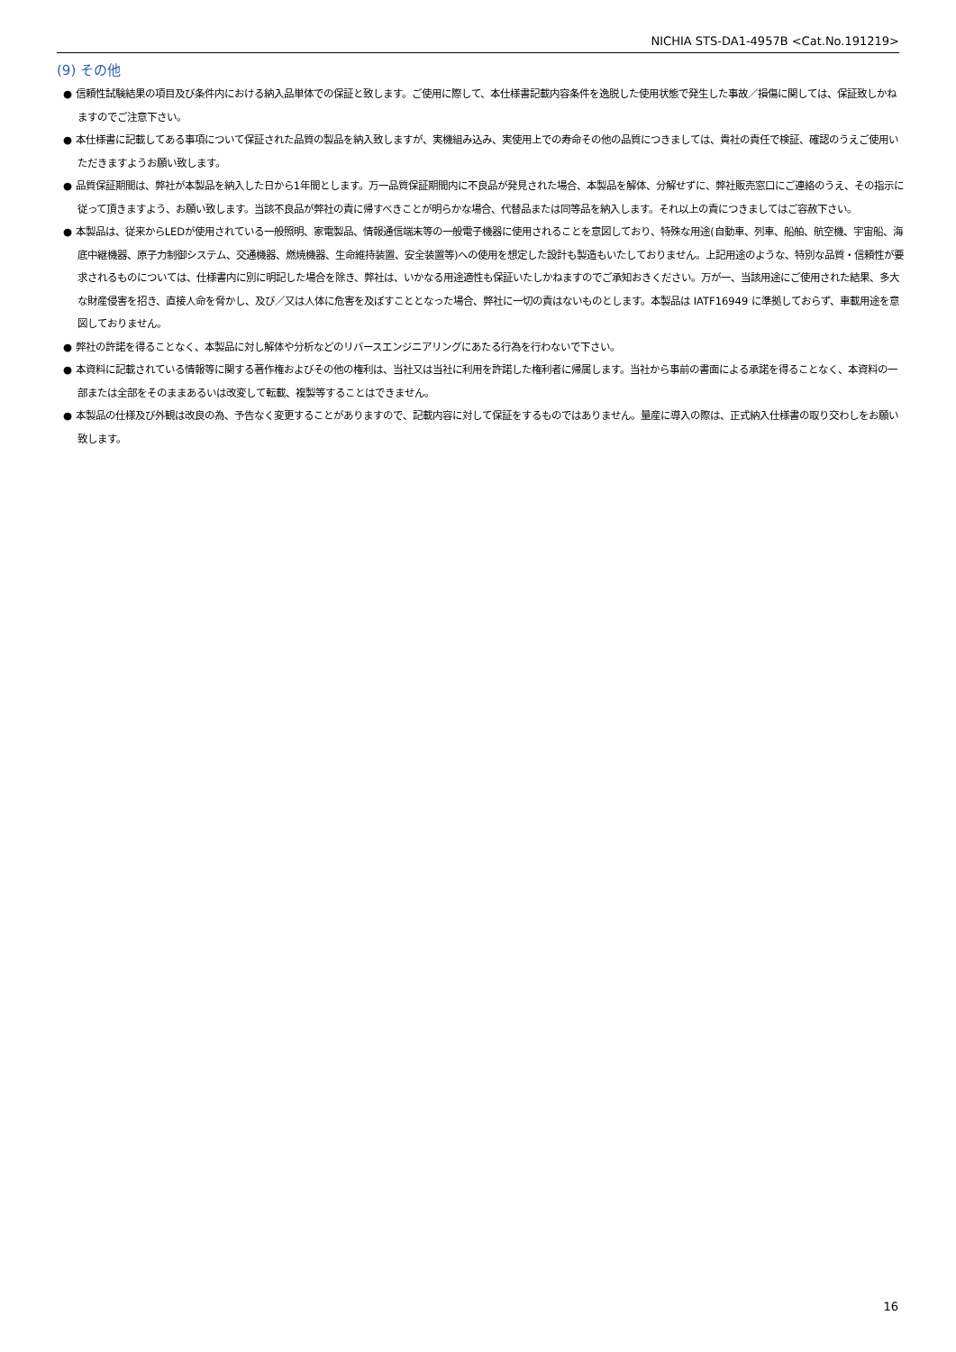NICHIA STS-DA1-4957B <Cat.No.191219>
(9) その他
● 信頼性試験結果の項目及び条件内における納入品単体での保証と致します。ご使用に際して、本仕様書記載内容条件を逸脱した使用状態で発生した事故／損傷に関しては、保証致しかねますのでご注意下さい。
● 本仕様書に記載してある事項について保証された品質の製品を納入致しますが、実機組み込み、実使用上での寿命その他の品質につきましては、貴社の責任で検証、確認のうえご使用いただきますようお願い致します。
● 品質保証期間は、弊社が本製品を納入した日から1年間とします。万一品質保証期間内に不良品が発見された場合、本製品を解体、分解せずに、弊社販売窓口にご連絡のうえ、その指示に従って頂きますよう、お願い致します。当該不良品が弊社の責に帰すべきことが明らかな場合、代替品または同等品を納入します。それ以上の責につきましてはご容赦下さい。
● 本製品は、従来からLEDが使用されている一般照明、家電製品、情報通信端末等の一般電子機器に使用されることを意図しており、特殊な用途(自動車、列車、船舶、航空機、宇宙船、海底中継機器、原子力制御システム、交通機器、燃焼機器、生命維持装置、安全装置等)への使用を想定した設計も製造もいたしておりません。上記用途のような、特別な品質・信頼性が要求されるものについては、仕様書内に別に明記した場合を除き、弊社は、いかなる用途適性も保証いたしかねますのでご承知おきください。万が一、当該用途にご使用された結果、多大な財産侵害を招き、直接人命を脅かし、及び／又は人体に危害を及ぼすこととなった場合、弊社に一切の責はないものとします。本製品は IATF16949 に準拠しておらず、車載用途を意図しておりません。
● 弊社の許諾を得ることなく、本製品に対し解体や分析などのリバースエンジニアリングにあたる行為を行わないで下さい。
● 本資料に記載されている情報等に関する著作権およびその他の権利は、当社又は当社に利用を許諾した権利者に帰属します。当社から事前の書面による承諾を得ることなく、本資料の一部または全部をそのままあるいは改変して転載、複製等することはできません。
● 本製品の仕様及び外観は改良の為、予告なく変更することがありますので、記載内容に対して保証をするものではありません。量産に導入の際は、正式納入仕様書の取り交わしをお願い致します。
16